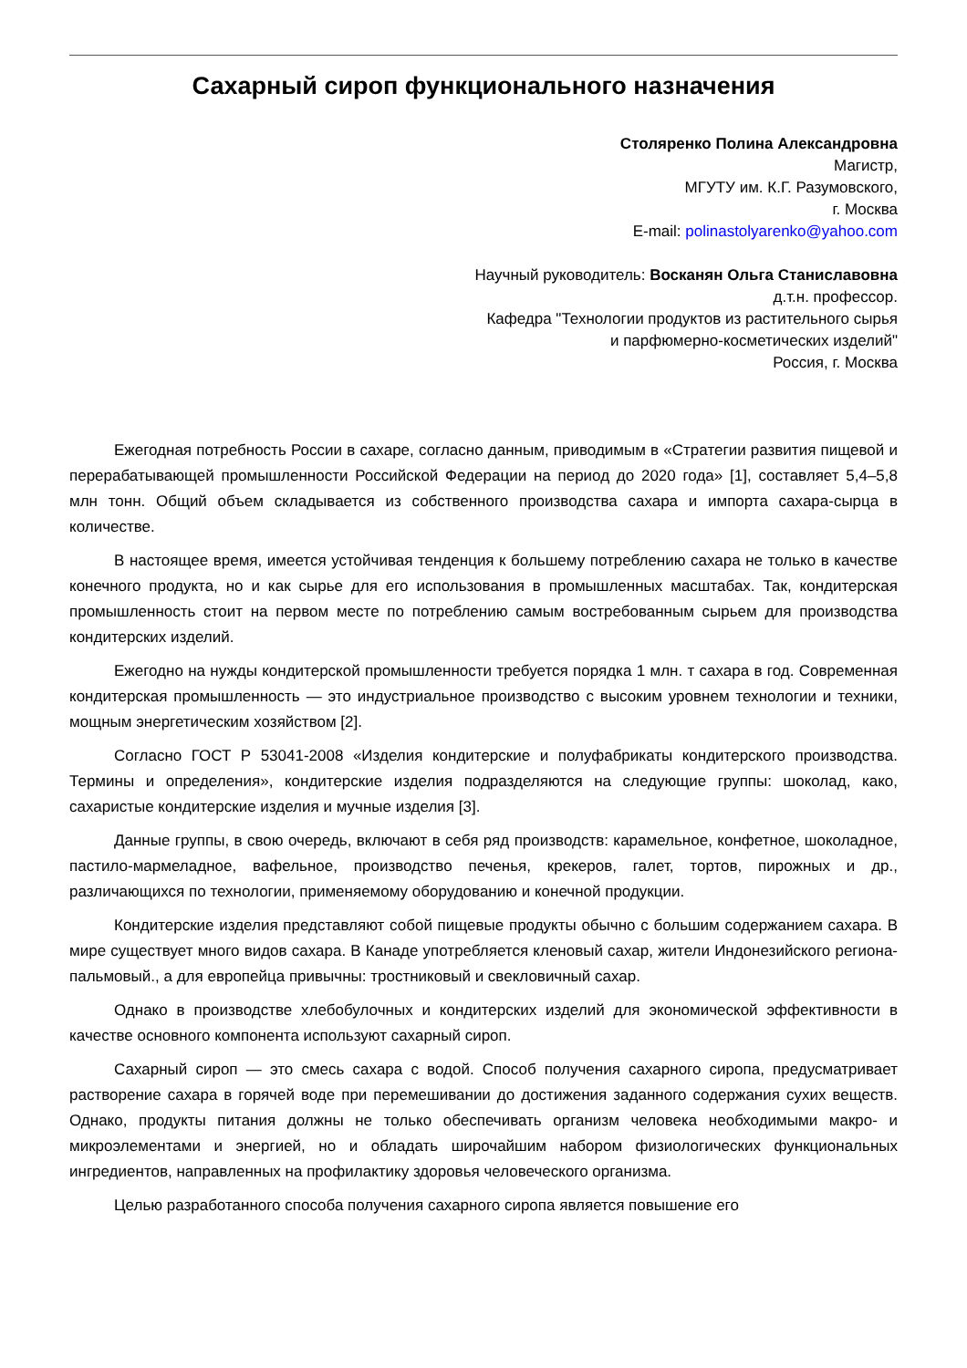Сахарный сироп функционального назначения
Столяренко Полина Александровна
Магистр,
МГУТУ им. К.Г. Разумовского,
г. Москва
E-mail: polinastolyarenko@yahoo.com
Научный руководитель: Восканян Ольга Станиславовна
д.т.н. профессор.
Кафедра "Технологии продуктов из растительного сырья
и парфюмерно-косметических изделий"
Россия, г. Москва
Ежегодная потребность России в сахаре, согласно данным, приводимым в «Стратегии развития пищевой и перерабатывающей промышленности Российской Федерации на период до 2020 года» [1], составляет 5,4–5,8 млн тонн. Общий объем складывается из собственного производства сахара и импорта сахара-сырца в количестве.
В настоящее время, имеется устойчивая тенденция к большему потреблению сахара не только в качестве конечного продукта, но и как сырье для его использования в промышленных масштабах. Так, кондитерская промышленность стоит на первом месте по потреблению самым востребованным сырьем для производства кондитерских изделий.
Ежегодно на нужды кондитерской промышленности требуется порядка 1 млн. т сахара в год. Современная кондитерская промышленность — это индустриальное производство с высоким уровнем технологии и техники, мощным энергетическим хозяйством [2].
Согласно ГОСТ Р 53041-2008 «Изделия кондитерские и полуфабрикаты кондитерского производства. Термины и определения», кондитерские изделия подразделяются на следующие группы: шоколад, како, сахаристые кондитерские изделия и мучные изделия [3].
Данные группы, в свою очередь, включают в себя ряд производств: карамельное, конфетное, шоколадное, пастило-мармеладное, вафельное, производство печенья, крекеров, галет, тортов, пирожных и др., различающихся по технологии, применяемому оборудованию и конечной продукции.
Кондитерские изделия представляют собой пищевые продукты обычно с большим содержанием сахара. В мире существует много видов сахара. В Канаде употребляется кленовый сахар, жители Индонезийского региона- пальмовый., а для европейца привычны: тростниковый и свекловичный сахар.
Однако в производстве хлебобулочных и кондитерских изделий для экономической эффективности в качестве основного компонента используют сахарный сироп.
Сахарный сироп — это смесь сахара с водой. Способ получения сахарного сиропа, предусматривает растворение сахара в горячей воде при перемешивании до достижения заданного содержания сухих веществ. Однако, продукты питания должны не только обеспечивать организм человека необходимыми макро- и микроэлементами и энергией, но и обладать широчайшим набором физиологических функциональных ингредиентов, направленных на профилактику здоровья человеческого организма.
Целью разработанного способа получения сахарного сиропа является повышение его